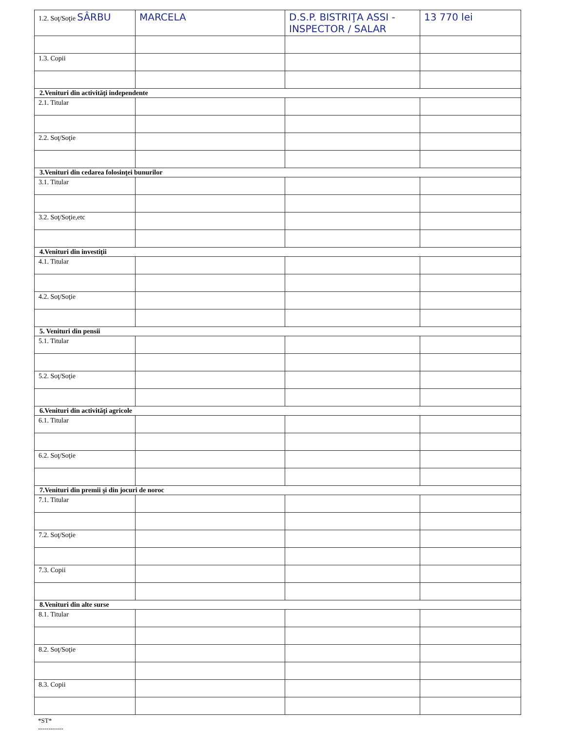| 1.2. Soţ/Soţie SÂRBU | MARCELA | D.S.P. BISTRIŢA ASSI - INSPECTOR / SALAR | 13 770 lei |
| 1.3. Copii | | | |
| 2.Venituri din activităţi independente | | | |
| 2.1. Titular | | | |
| 2.2. Soţ/Soţie | | | |
| 3.Venituri din cedarea folosinţei bunurilor | | | |
| 3.1. Titular | | | |
| 3.2. Soţ/Soţie,etc | | | |
| 4.Venituri din investiţii | | | |
| 4.1. Titular | | | |
| 4.2. Soţ/Soţie | | | |
| 5. Venituri din pensii | | | |
| 5.1. Titular | | | |
| 5.2. Soţ/Soţie | | | |
| 6.Venituri din activităţi agricole | | | |
| 6.1. Titular | | | |
| 6.2. Soţ/Soţie | | | |
| 7.Venituri din premii şi din jocuri de noroc | | | |
| 7.1. Titular | | | |
| 7.2. Soţ/Soţie | | | |
| 7.3. Copii | | | |
| 8.Venituri din alte surse | | | |
| 8.1. Titular | | | |
| 8.2. Soţ/Soţie | | | |
| 8.3. Copii | | | |
*ST*
------------